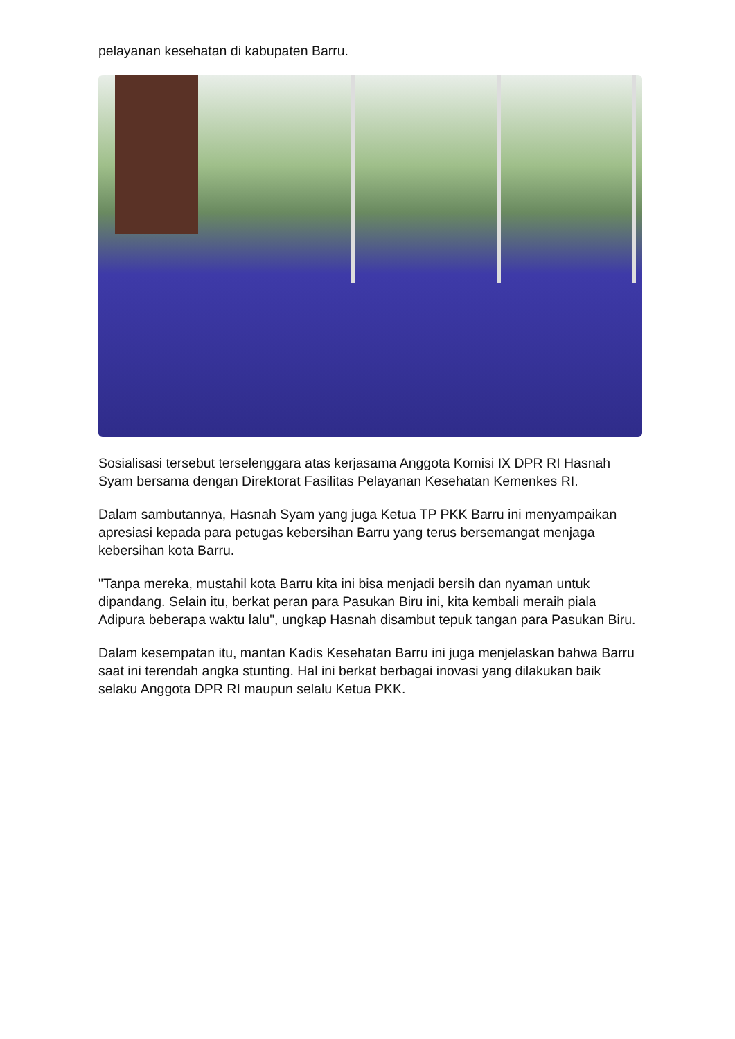pelayanan kesehatan di kabupaten Barru.
Sosialisasi tersebut terselenggara atas kerjasama Anggota Komisi IX DPR RI Hasnah Syam bersama dengan Direktorat Fasilitas Pelayanan Kesehatan Kemenkes RI.
Dalam sambutannya, Hasnah Syam yang juga Ketua TP PKK Barru ini menyampaikan apresiasi kepada para petugas kebersihan Barru yang terus bersemangat menjaga kebersihan kota Barru.
"Tanpa mereka, mustahil kota Barru kita ini bisa menjadi bersih dan nyaman untuk dipandang. Selain itu, berkat peran para Pasukan Biru ini, kita kembali meraih piala Adipura beberapa waktu lalu", ungkap Hasnah disambut tepuk tangan para Pasukan Biru.
Dalam kesempatan itu, mantan Kadis Kesehatan Barru ini juga menjelaskan bahwa Barru saat ini terendah angka stunting. Hal ini berkat berbagai inovasi yang dilakukan baik selaku Anggota DPR RI maupun selalu Ketua PKK.